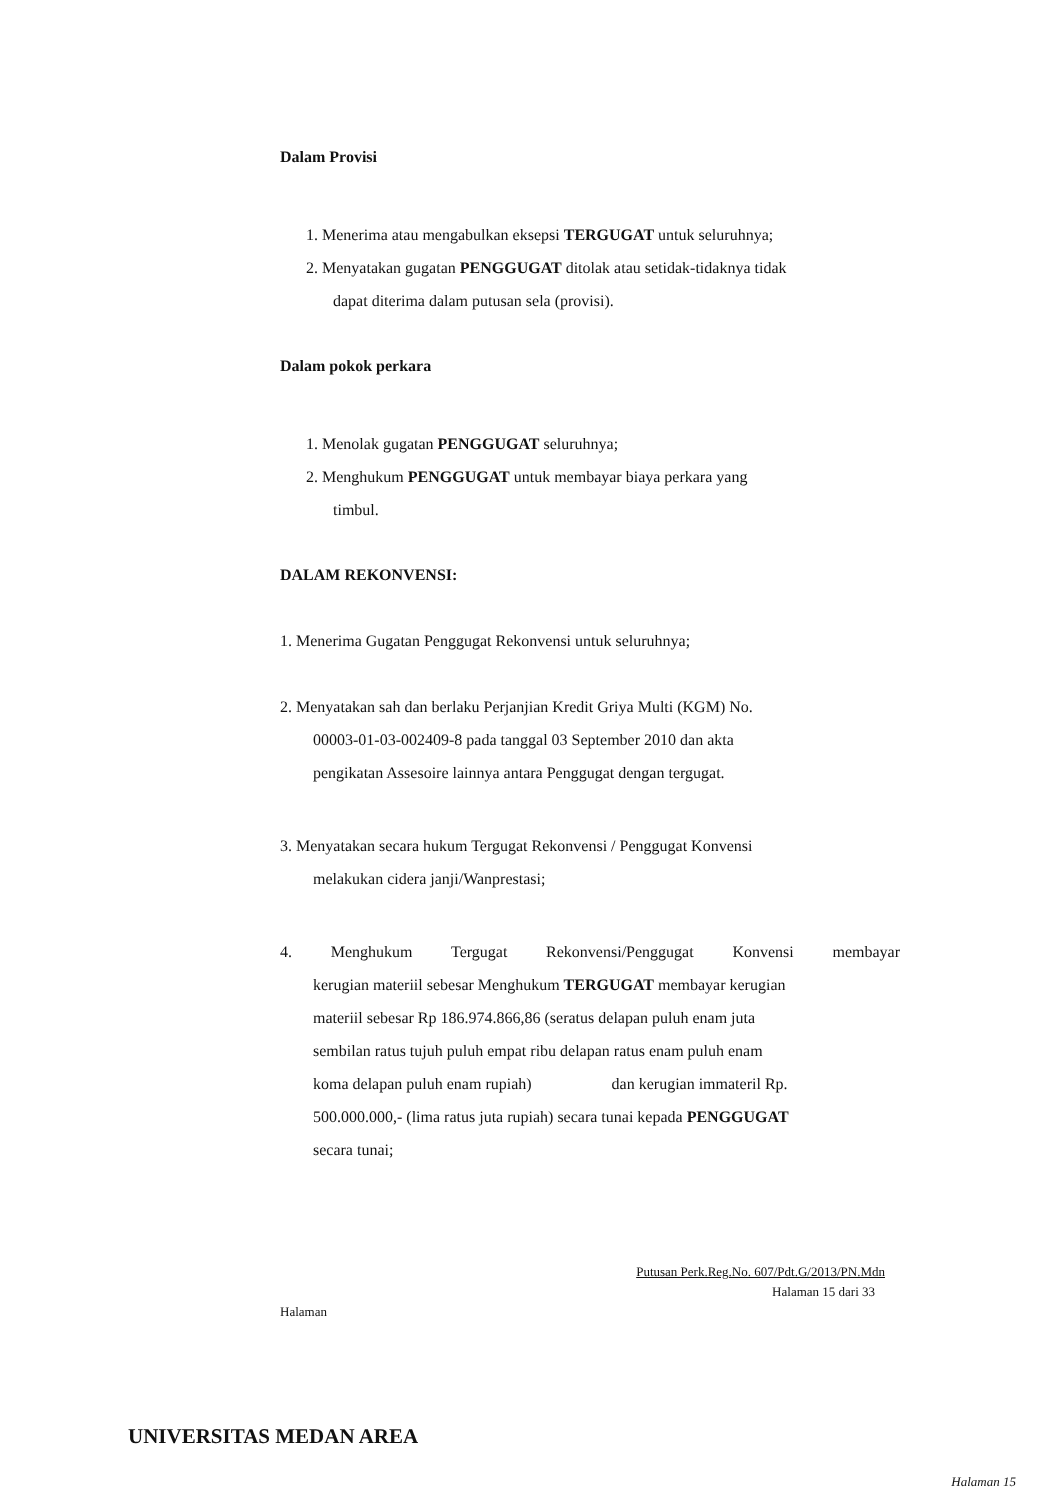Dalam Provisi
1. Menerima atau mengabulkan eksepsi TERGUGAT untuk seluruhnya;
2. Menyatakan gugatan PENGGUGAT ditolak atau setidak-tidaknya tidak
dapat diterima dalam putusan sela (provisi).
Dalam pokok perkara
1. Menolak gugatan PENGGUGAT seluruhnya;
2. Menghukum PENGGUGAT untuk membayar biaya perkara yang
timbul.
DALAM REKONVENSI:
1. Menerima Gugatan Penggugat Rekonvensi untuk seluruhnya;
2. Menyatakan sah dan berlaku Perjanjian Kredit Griya Multi (KGM) No.
00003-01-03-002409-8 pada tanggal 03 September 2010 dan akta
pengikatan Assesoire lainnya antara Penggugat dengan tergugat.
3. Menyatakan secara hukum Tergugat Rekonvensi / Penggugat Konvensi
melakukan cidera janji/Wanprestasi;
4. Menghukum Tergugat Rekonvensi/Penggugat Konvensi membayar
kerugian materiil sebesar Menghukum TERGUGAT membayar kerugian
materiil sebesar Rp 186.974.866,86 (seratus delapan puluh enam juta
sembilan ratus tujuh puluh empat ribu delapan ratus enam puluh enam
koma delapan puluh enam rupiah) dan kerugian immateril Rp.
500.000.000,- (lima ratus juta rupiah) secara tunai kepada PENGGUGAT
secara tunai;
Putusan Perk.Reg.No. 607/Pdt.G/2013/PN.Mdn
Halaman 15 dari 33
Halaman
UNIVERSITAS MEDAN AREA
Halaman 15